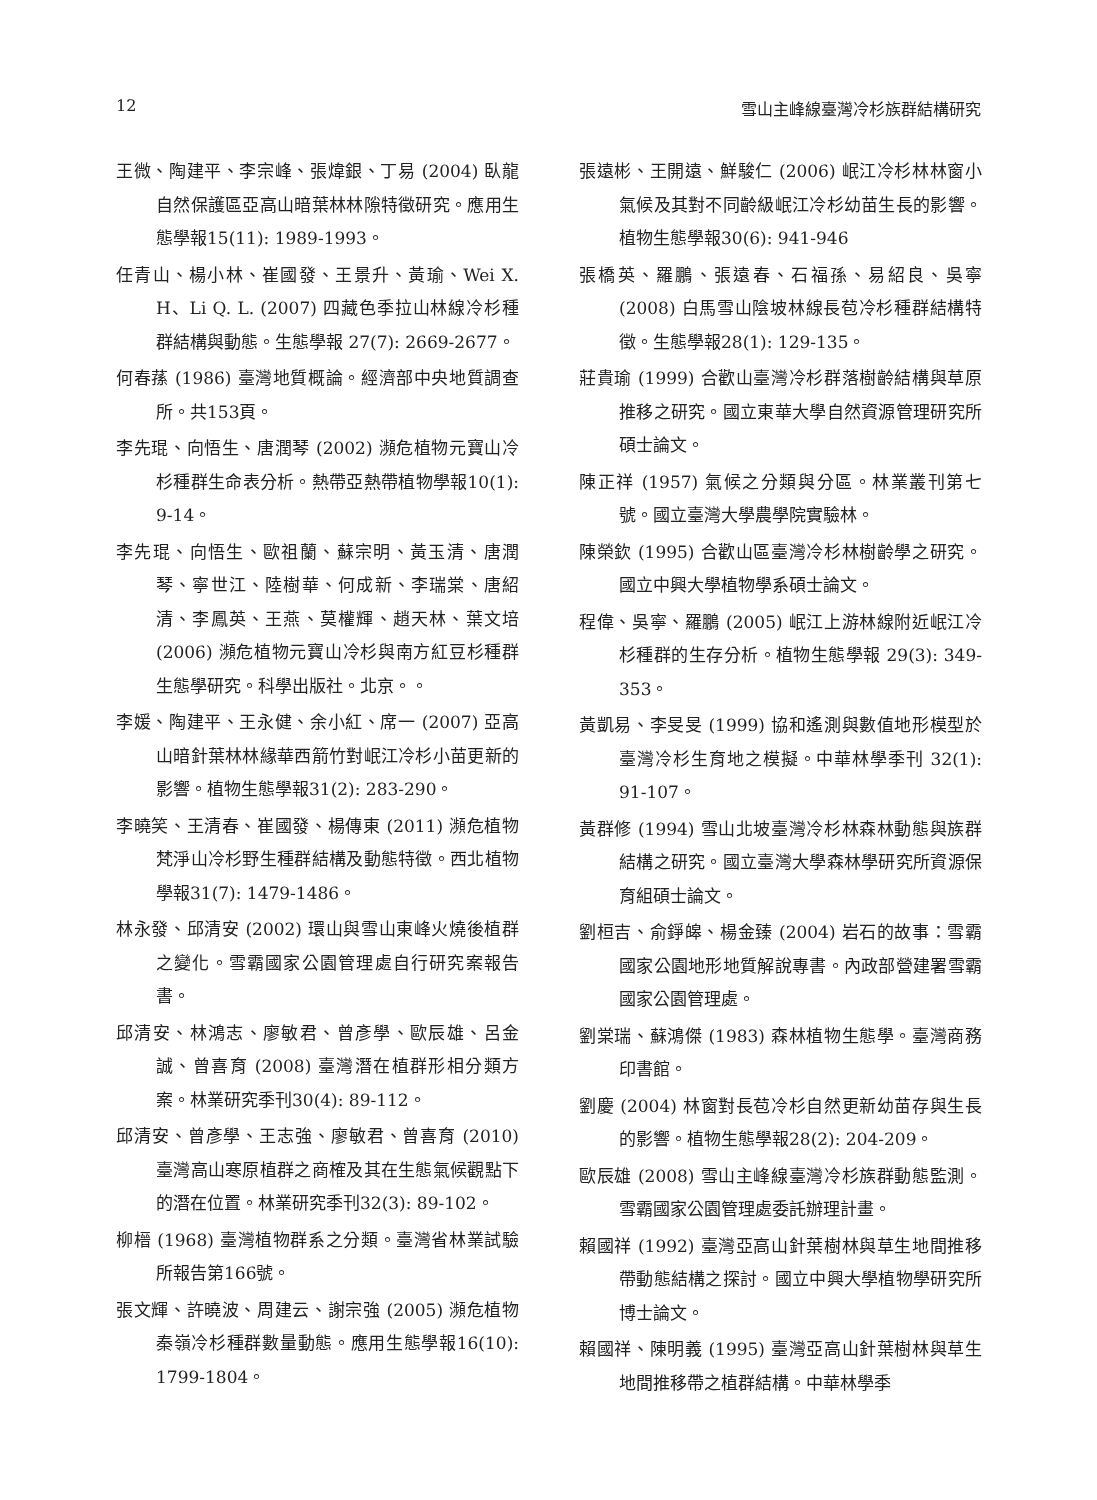12 雪山主峰線臺灣冷杉族群結構研究
王微、陶建平、李宗峰、張煒銀、丁易 (2004) 臥龍自然保護區亞高山暗葉林林隙特徵研究。應用生態學報15(11): 1989-1993。
任青山、楊小林、崔國發、王景升、黃瑜、Wei X. H、Li Q. L. (2007) 四藏色季拉山林線冷杉種群結構與動態。生態學報 27(7): 2669-2677。
何春蓀 (1986) 臺灣地質概論。經濟部中央地質調查所。共153頁。
李先琨、向悟生、唐潤琴 (2002) 瀕危植物元寶山冷杉種群生命表分析。熱帶亞熱帶植物學報10(1): 9-14。
李先琨、向悟生、歐祖蘭、蘇宗明、黃玉清、唐潤琴、寧世江、陸樹華、何成新、李瑞棠、唐紹清、李鳳英、王燕、莫權輝、趙天林、葉文培 (2006) 瀕危植物元寶山冷杉與南方紅豆杉種群生態學研究。科學出版社。北京。。
李媛、陶建平、王永健、余小紅、席一 (2007) 亞高山暗針葉林林緣華西箭竹對岷江冷杉小苗更新的影響。植物生態學報31(2): 283-290。
李曉笑、王清春、崔國發、楊傳東 (2011) 瀕危植物梵淨山冷杉野生種群結構及動態特徵。西北植物學報31(7): 1479-1486。
林永發、邱清安 (2002) 環山與雪山東峰火燒後植群之變化。雪霸國家公園管理處自行研究案報告書。
邱清安、林鴻志、廖敏君、曾彥學、歐辰雄、呂金誠、曾喜育 (2008) 臺灣潛在植群形相分類方案。林業研究季刊30(4): 89-112。
邱清安、曾彥學、王志強、廖敏君、曾喜育 (2010) 臺灣高山寒原植群之商榷及其在生態氣候觀點下的潛在位置。林業研究季刊32(3): 89-102。
柳榗 (1968) 臺灣植物群系之分類。臺灣省林業試驗所報告第166號。
張文輝、許曉波、周建云、謝宗強 (2005) 瀕危植物秦嶺冷杉種群數量動態。應用生態學報16(10): 1799-1804。
張遠彬、王開遠、鮮駿仁 (2006) 岷江冷杉林林窗小氣候及其對不同齡級岷江冷杉幼苗生長的影響。植物生態學報30(6): 941-946
張橋英、羅鵬、張遠春、石福孫、易紹良、吳寧 (2008) 白馬雪山陰坡林線長苞冷杉種群結構特徵。生態學報28(1): 129-135。
莊貴瑜 (1999) 合歡山臺灣冷杉群落樹齡結構與草原推移之研究。國立東華大學自然資源管理研究所碩士論文。
陳正祥 (1957) 氣候之分類與分區。林業叢刊第七號。國立臺灣大學農學院實驗林。
陳榮欽 (1995) 合歡山區臺灣冷杉林樹齡學之研究。國立中興大學植物學系碩士論文。
程偉、吳寧、羅鵬 (2005) 岷江上游林線附近岷江冷杉種群的生存分析。植物生態學報 29(3): 349-353。
黃凱易、李旻旻 (1999) 協和遙測與數值地形模型於臺灣冷杉生育地之模擬。中華林學季刊 32(1): 91-107。
黃群修 (1994) 雪山北坡臺灣冷杉林森林動態與族群結構之研究。國立臺灣大學森林學研究所資源保育組碩士論文。
劉桓吉、俞錚皞、楊金臻 (2004) 岩石的故事：雪霸國家公園地形地質解說專書。內政部營建署雪霸國家公園管理處。
劉棠瑞、蘇鴻傑 (1983) 森林植物生態學。臺灣商務印書館。
劉慶 (2004) 林窗對長苞冷杉自然更新幼苗存與生長的影響。植物生態學報28(2): 204-209。
歐辰雄 (2008) 雪山主峰線臺灣冷杉族群動態監測。雪霸國家公園管理處委託辦理計畫。
賴國祥 (1992) 臺灣亞高山針葉樹林與草生地間推移帶動態結構之探討。國立中興大學植物學研究所博士論文。
賴國祥、陳明義 (1995) 臺灣亞高山針葉樹林與草生地間推移帶之植群結構。中華林學季